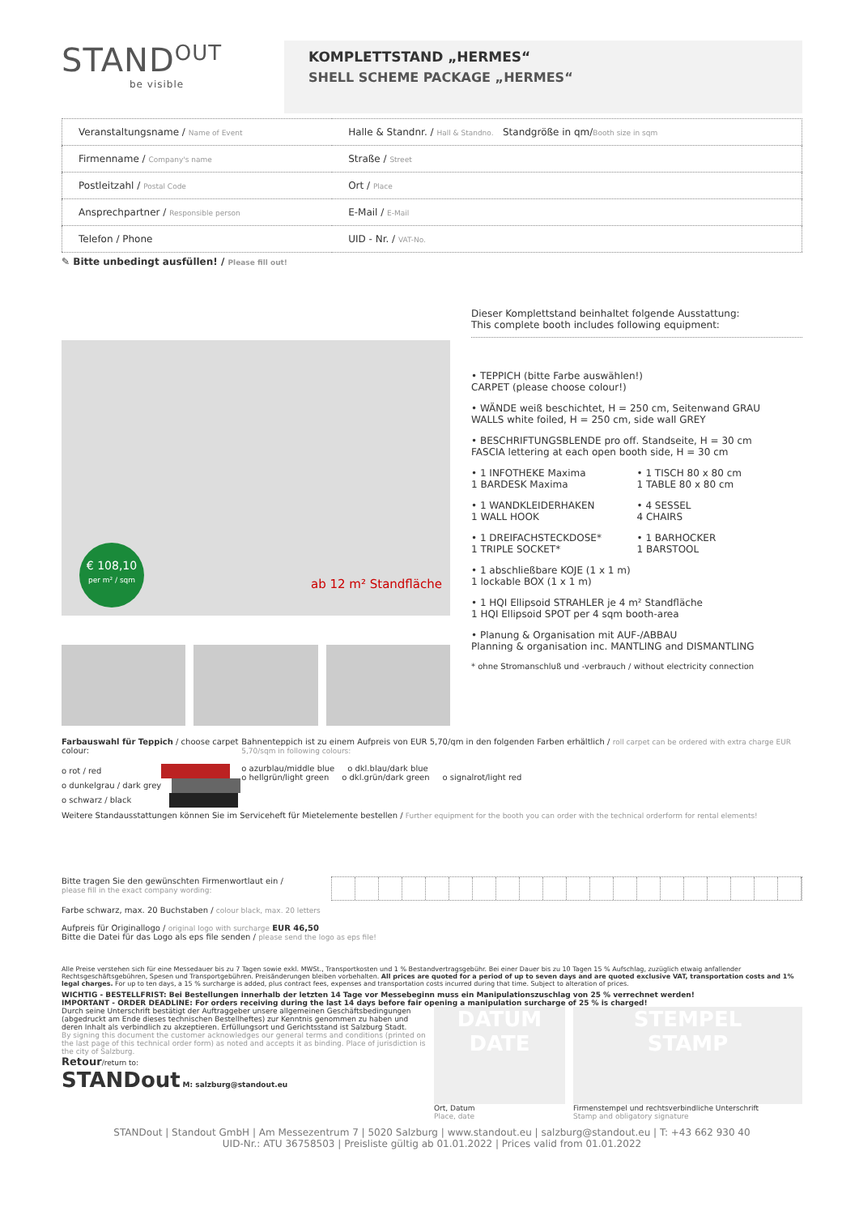STAND<sup>OUT</sup>
be visible
KOMPLETTSTAND „HERMES“
SHELL SCHEME PACKAGE „HERMES“
| Veranstaltungsname / Name of Event | Halle & Standnr. / Hall & Standno. Standgröße in qm/ Booth size in sqm |
| Firmenname / Company's name | Straße / Street |
| Postleitzahl / Postal Code | Ort / Place |
| Ansprechpartner / Responsible person | E-Mail / E-Mail |
| Telefon / Phone | UID - Nr. / VAT-No. |
✎ Bitte unbedingt ausfüllen! / Please fill out!
€ 108,10
per m² / sqm
ab 12 m² Standfläche
Dieser Komplettstand beinhaltet folgende Ausstattung:
This complete booth includes following equipment:
• TEPPICH (bitte Farbe auswählen!)
CARPET (please choose colour!)
• WÄNDE weiß beschichtet, H = 250 cm, Seitenwand GRAU
WALLS white foiled, H = 250 cm, side wall GREY
• BESCHRIFTUNGSBLENDE pro off. Standseite, H = 30 cm
FASCIA lettering at each open booth side, H = 30 cm
• 1 INFOTHEKE Maxima
1 BARDESK Maxima
• 1 TISCH 80 x 80 cm
1 TABLE 80 x 80 cm
• 1 WANDKLEIDERHAKEN
1 WALL HOOK
• 4 SESSEL
4 CHAIRS
• 1 DREIFACHSTECKDOSE*
1 TRIPLE SOCKET*
• 1 BARHOCKER
1 BARSTOOL
• 1 abschließbare KOJE (1 x 1 m)
1 lockable BOX (1 x 1 m)
• 1 HQI Ellipsoid STRAHLER je 4 m² Standfläche
1 HQI Ellipsoid SPOT per 4 sqm booth-area
• Planung & Organisation mit AUF-/ABBAU
Planning & organisation inc. MANTLING and DISMANTLING
* ohne Stromanschluß und -verbrauch / without electricity connection
Farbauswahl für Teppich / choose carpet colour:
o rot / red
o dunkelgrau / dark grey
o schwarz / black
Bahnenteppich ist zu einem Aufpreis von EUR 5,70/qm in den folgenden Farben erhältlich / roll carpet can be ordered with extra charge EUR 5,70/sqm in following colours:
o azurblau/middle blue o dkl.blau/dark blue
o hellgrün/light green o dkl.grün/dark green o signalrot/light red
Weitere Standausstattungen können Sie im Serviceheft für Mietelemente bestellen / Further equipment for the booth you can order with the technical orderform for rental elements!
Bitte tragen Sie den gewünschten Firmenwortlaut ein /
please fill in the exact company wording:
Farbe schwarz, max. 20 Buchstaben / colour black, max. 20 letters
Aufpreis für Originallogo / original logo with surcharge EUR 46,50
Bitte die Datei für das Logo als eps file senden / please send the logo as eps file!
Alle Preise verstehen sich für eine Messedauer bis zu 7 Tagen sowie exkl. MWSt., Transportkosten und 1 % Bestandvertragsgebühr. Bei einer Dauer bis zu 10 Tagen 15 % Aufschlag, zuzüglich etwaig anfallender Rechtsgeschäftsgebühren, Spesen und Transportgebühren. Preisänderungen bleiben vorbehalten. All prices are quoted for a period of up to seven days and are quoted exclusive VAT, transportation costs and 1% legal charges. For up to ten days, a 15 % surcharge is added, plus contract fees, expenses and transportation costs incurred during that time. Subject to alteration of prices.
WICHTIG - BESTELLFRIST: Bei Bestellungen innerhalb der letzten 14 Tage vor Messebeginn muss ein Manipulationszuschlag von 25 % verrechnet werden!
IMPORTANT - ORDER DEADLINE: For orders receiving during the last 14 days before fair opening a manipulation surcharge of 25 % is charged!
Durch seine Unterschrift bestätigt der Auftraggeber unsere allgemeinen Geschäftsbedingungen (abgedruckt am Ende dieses technischen Bestellheftes) zur Kenntnis genommen zu haben und deren Inhalt als verbindlich zu akzeptieren. Erfüllungsort und Gerichtsstand ist Salzburg Stadt.
By signing this document the customer acknowledges our general terms and conditions (printed on the last page of this technical order form) as noted and accepts it as binding. Place of jurisdiction is the city of Salzburg.
Retour/return to:
STANDout M: salzburg@standout.eu
DATUM
DATE
Ort, Datum
Place, date
STEMPEL
STAMP
Firmenstempel und rechtsverbindliche Unterschrift
Stamp and obligatory signature
STANDout | Standout GmbH | Am Messezentrum 7 | 5020 Salzburg | www.standout.eu | salzburg@standout.eu | T: +43 662 930 40
UID-Nr.: ATU 36758503 | Preisliste gültig ab 01.01.2022 | Prices valid from 01.01.2022